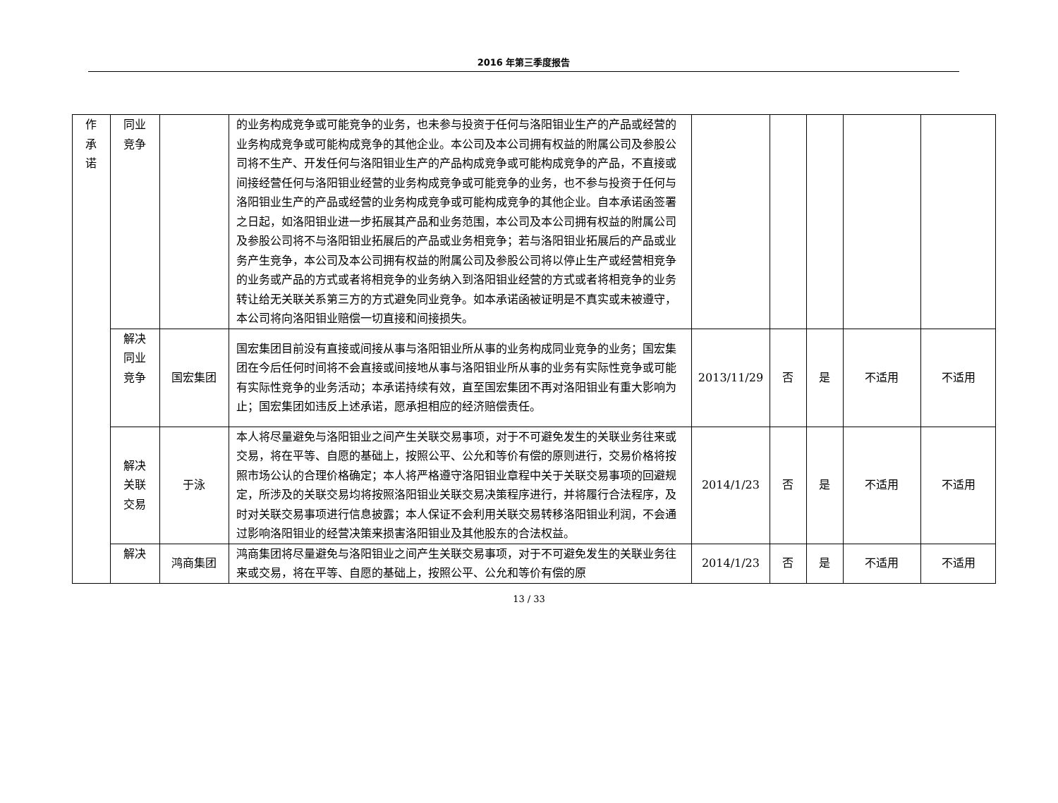2016 年第三季度报告
| 作承诺 | 同业竞争 | | 的业务构成竞争或可能竞争的业务，也未参与投资于任何与洛阳钼业生产的产品或经营的业务构成竞争或可能构成竞争的其他企业。本公司及本公司拥有权益的附属公司及参股公司将不生产、开发任何与洛阳钼业生产的产品构成竞争或可能构成竞争的产品，不直接或间接经营任何与洛阳钼业经营的业务构成竞争或可能竞争的业务，也不参与投资于任何与洛阳钼业生产的产品或经营的业务构成竞争或可能构成竞争的其他企业。自本承诺函签署之日起，如洛阳钼业进一步拓展其产品和业务范围，本公司及本公司拥有权益的附属公司及参股公司将不与洛阳钼业拓展后的产品或业务相竞争；若与洛阳钼业拓展后的产品或业务产生竞争，本公司及本公司拥有权益的附属公司及参股公司将以停止生产或经营相竞争的业务或产品的方式或者将相竞争的业务纳入到洛阳钼业经营的方式或者将相竞争的业务转让给无关联关系第三方的方式避免同业竞争。如本承诺函被证明是不真实或未被遵守，本公司将向洛阳钼业赔偿一切直接和间接损失。 | | | | | |
| | 解决同业竞争 | 国宏集团 | 国宏集团目前没有直接或间接从事与洛阳钼业所从事的业务构成同业竞争的业务；国宏集团在今后任何时间将不会直接或间接地从事与洛阳钼业所从事的业务有实际性竞争或可能有实际性竞争的业务活动；本承诺持续有效，直至国宏集团不再对洛阳钼业有重大影响为止；国宏集团如违反上述承诺，愿承担相应的经济赔偿责任。 | 2013/11/29 | 否 | 是 | 不适用 | 不适用 |
| | 解决关联交易 | 于泳 | 本人将尽量避免与洛阳钼业之间产生关联交易事项，对于不可避免发生的关联业务往来或交易，将在平等、自愿的基础上，按照公平、公允和等价有偿的原则进行，交易价格将按照市场公认的合理价格确定；本人将严格遵守洛阳钼业章程中关于关联交易事项的回避规定，所涉及的关联交易均将按照洛阳钼业关联交易决策程序进行，并将履行合法程序，及时对关联交易事项进行信息披露；本人保证不会利用关联交易转移洛阳钼业利润，不会通过影响洛阳钼业的经营决策来损害洛阳钼业及其他股东的合法权益。 | 2014/1/23 | 否 | 是 | 不适用 | 不适用 |
| | 解决 | 鸿商集团 | 鸿商集团将尽量避免与洛阳钼业之间产生关联交易事项，对于不可避免发生的关联业务往来或交易，将在平等、自愿的基础上，按照公平、公允和等价有偿的原 | 2014/1/23 | 否 | 是 | 不适用 | 不适用 |
13 / 33